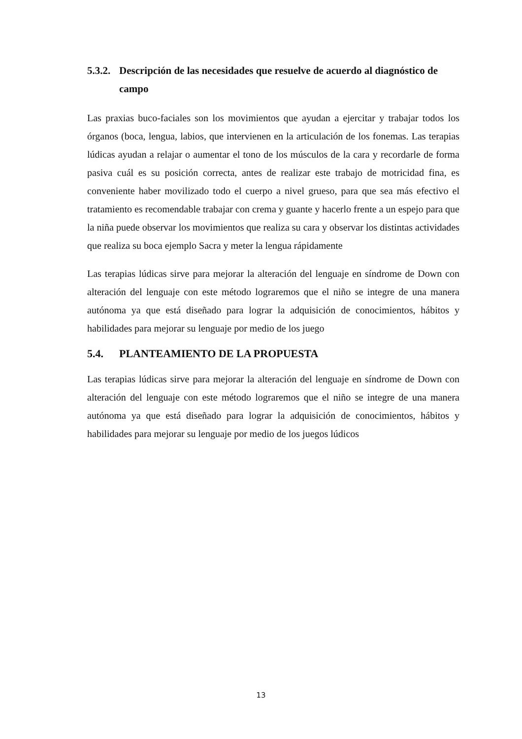5.3.2. Descripción de las necesidades que resuelve de acuerdo al diagnóstico de campo
Las praxias buco-faciales son los movimientos que ayudan a ejercitar y trabajar todos los órganos (boca, lengua, labios, que intervienen en la articulación de los fonemas. Las terapias lúdicas ayudan a relajar o aumentar el tono de los músculos de la cara y recordarle de forma pasiva cuál es su posición correcta, antes de realizar este trabajo de motricidad fina, es conveniente haber movilizado todo el cuerpo a nivel grueso, para que sea más efectivo el tratamiento es recomendable trabajar con crema y guante y hacerlo frente a un espejo para que la niña puede observar los movimientos que realiza su cara y observar los distintas actividades que realiza su boca ejemplo Sacra y meter la lengua rápidamente
Las terapias lúdicas sirve para mejorar la alteración del lenguaje en síndrome de Down con alteración del lenguaje con este método lograremos que el niño se integre de una manera autónoma ya que está diseñado para lograr la adquisición de conocimientos, hábitos y habilidades para mejorar su lenguaje por medio de los juego
5.4. PLANTEAMIENTO DE LA PROPUESTA
Las terapias lúdicas sirve para mejorar la alteración del lenguaje en síndrome de Down con alteración del lenguaje con este método lograremos que el niño se integre de una manera autónoma ya que está diseñado para lograr la adquisición de conocimientos, hábitos y habilidades para mejorar su lenguaje por medio de los juegos lúdicos
13